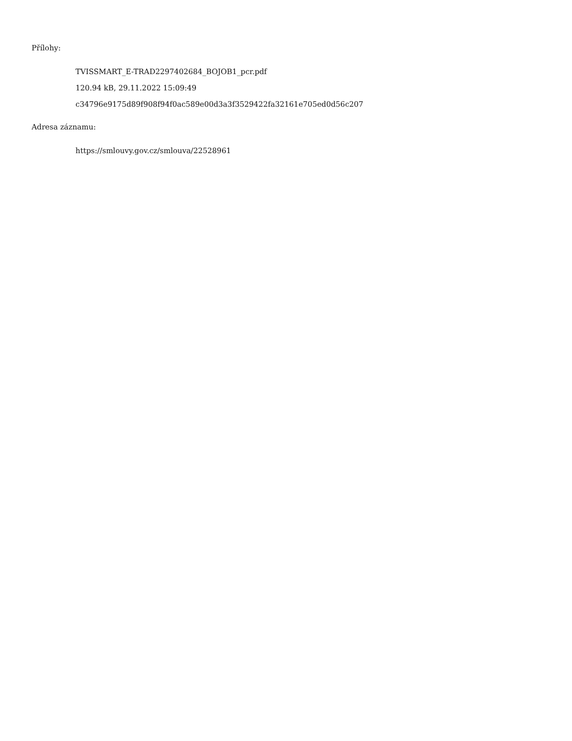Přílohy:
TVISSMART_E-TRAD2297402684_BOJOB1_pcr.pdf
120.94 kB, 29.11.2022 15:09:49
c34796e9175d89f908f94f0ac589e00d3a3f3529422fa32161e705ed0d56c207
Adresa záznamu:
https://smlouvy.gov.cz/smlouva/22528961